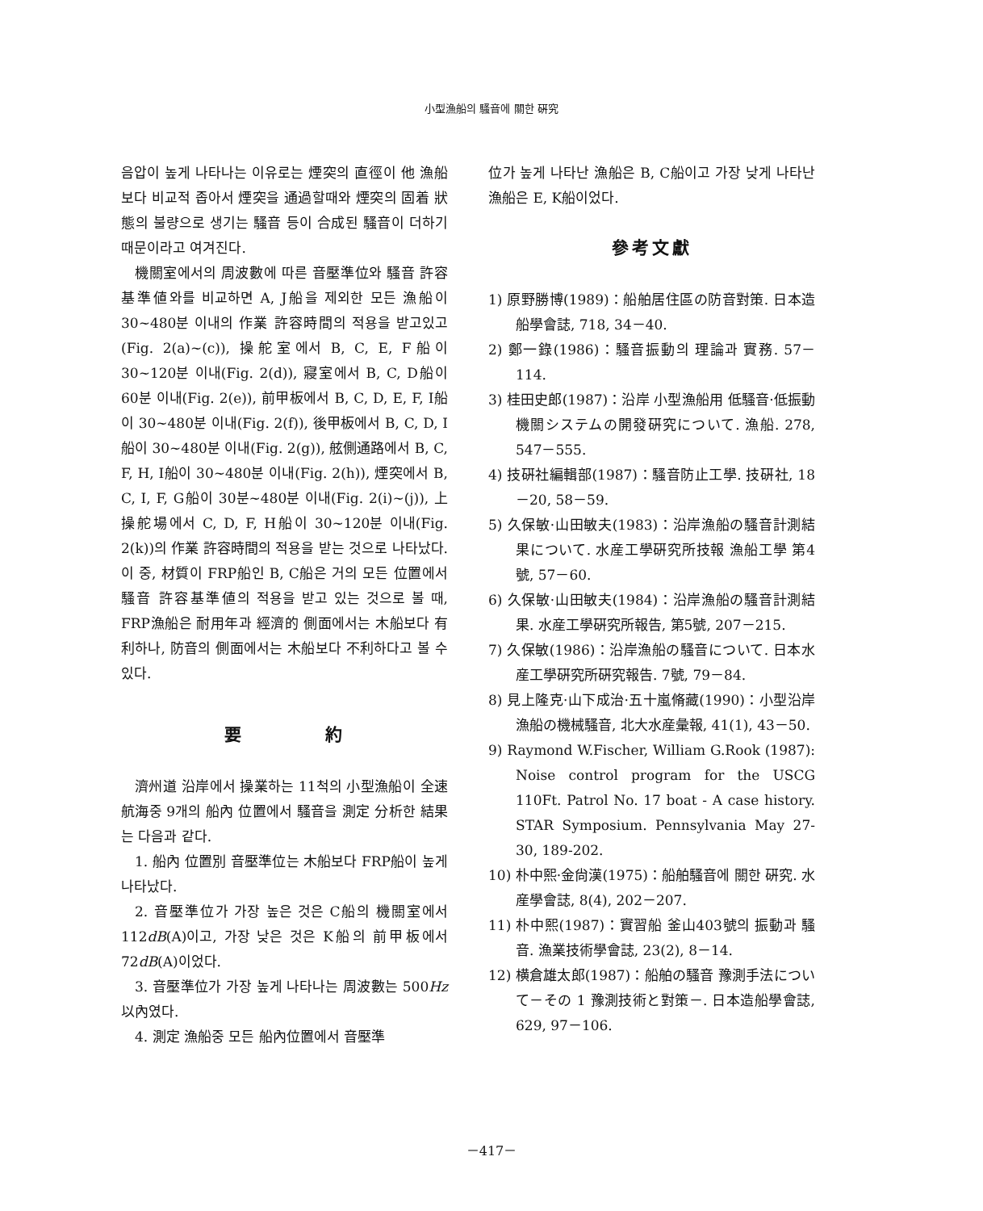小型漁船의 騷音에 關한 硏究
음압이 높게 나타나는 이유로는 煙突의 直徑이 他 漁船보다 비교적 좁아서 煙突을 通過할때와 煙突의 固着 狀態의 불량으로 생기는 騷音 등이 合成된 騷音이 더하기 때문이라고 여겨진다.
機關室에서의 周波數에 따른 音壓準位와 騷音 許容基準値와를 비교하면 A, J船을 제외한 모든 漁船이 30~480분 이내의 作業 許容時間의 적용을 받고있고(Fig. 2(a)~(c)), 操舵室에서 B, C, E, F船이 30~120분 이내(Fig. 2(d)), 寢室에서 B, C, D船이 60분 이내(Fig. 2(e)), 前甲板에서 B, C, D, E, F, I船이 30~480분 이내(Fig. 2(f)), 後甲板에서 B, C, D, I船이 30~480분 이내(Fig. 2(g)), 舷側通路에서 B, C, F, H, I船이 30~480분 이내(Fig. 2(h)), 煙突에서 B, C, I, F, G船이 30분~480분 이내(Fig. 2(i)~(j)), 上操舵場에서 C, D, F, H船이 30~120분 이내(Fig. 2(k))의 作業 許容時間의 적용을 받는 것으로 나타났다. 이 중, 材質이 FRP船인 B, C船은 거의 모든 位置에서 騷音 許容基準値의 적용을 받고 있는 것으로 볼 때, FRP漁船은 耐用年과 經濟的 側面에서는 木船보다 有利하나, 防音의 側面에서는 木船보다 不利하다고 볼 수 있다.
要　　　　約
濟州道 沿岸에서 操業하는 11척의 小型漁船이 全速 航海중 9개의 船內 位置에서 騷音을 測定 分析한 結果는 다음과 같다.
1. 船內 位置別 音壓準位는 木船보다 FRP船이 높게 나타났다.
2. 音壓準位가 가장 높은 것은 C船의 機關室에서 112dB(A)이고, 가장 낮은 것은 K船의 前甲板에서 72dB(A)이었다.
3. 音壓準位가 가장 높게 나타나는 周波數는 500Hz 以內였다.
4. 測定 漁船중 모든 船內位置에서 音壓準
位가 높게 나타난 漁船은 B, C船이고 가장 낮게 나타난 漁船은 E, K船이었다.
參考文獻
1) 原野勝博(1989)：船舶居住區の防音對策. 日本造船學會誌, 718, 34－40.
2) 鄭一錄(1986)：騷音振動의 理論과 實務. 57－114.
3) 桂田史郎(1987)：沿岸 小型漁船用 低騷音·低振動機關システムの開發硏究について. 漁船. 278, 547－555.
4) 技硏社編輯部(1987)：騷音防止工學. 技硏社, 18－20, 58－59.
5) 久保敏·山田敏夫(1983)：沿岸漁船の騷音計測結果について. 水産工學硏究所技報 漁船工學 第4號, 57－60.
6) 久保敏·山田敏夫(1984)：沿岸漁船の騷音計測結果. 水産工學硏究所報告, 第5號, 207－215.
7) 久保敏(1986)：沿岸漁船の騷音について. 日本水産工學硏究所硏究報告. 7號, 79－84.
8) 見上隆克·山下成治·五十嵐脩藏(1990)：小型沿岸漁船の機械騷音, 北大水産彙報, 41(1), 43－50.
9) Raymond W.Fischer, William G.Rook (1987): Noise control program for the USCG 110Ft. Patrol No. 17 boat - A case history. STAR Symposium. Pennsylvania May 27-30, 189-202.
10) 朴中熙·金尙漢(1975)：船舶騷音에 關한 硏究. 水産學會誌, 8(4), 202－207.
11) 朴中熙(1987)：實習船 釜山403號의 振動과 騷音. 漁業技術學會誌, 23(2), 8－14.
12) 横倉雄太郎(1987)：船舶の騷音 豫測手法について－その 1 豫測技術と對策－. 日本造船學會誌, 629, 97－106.
－417－